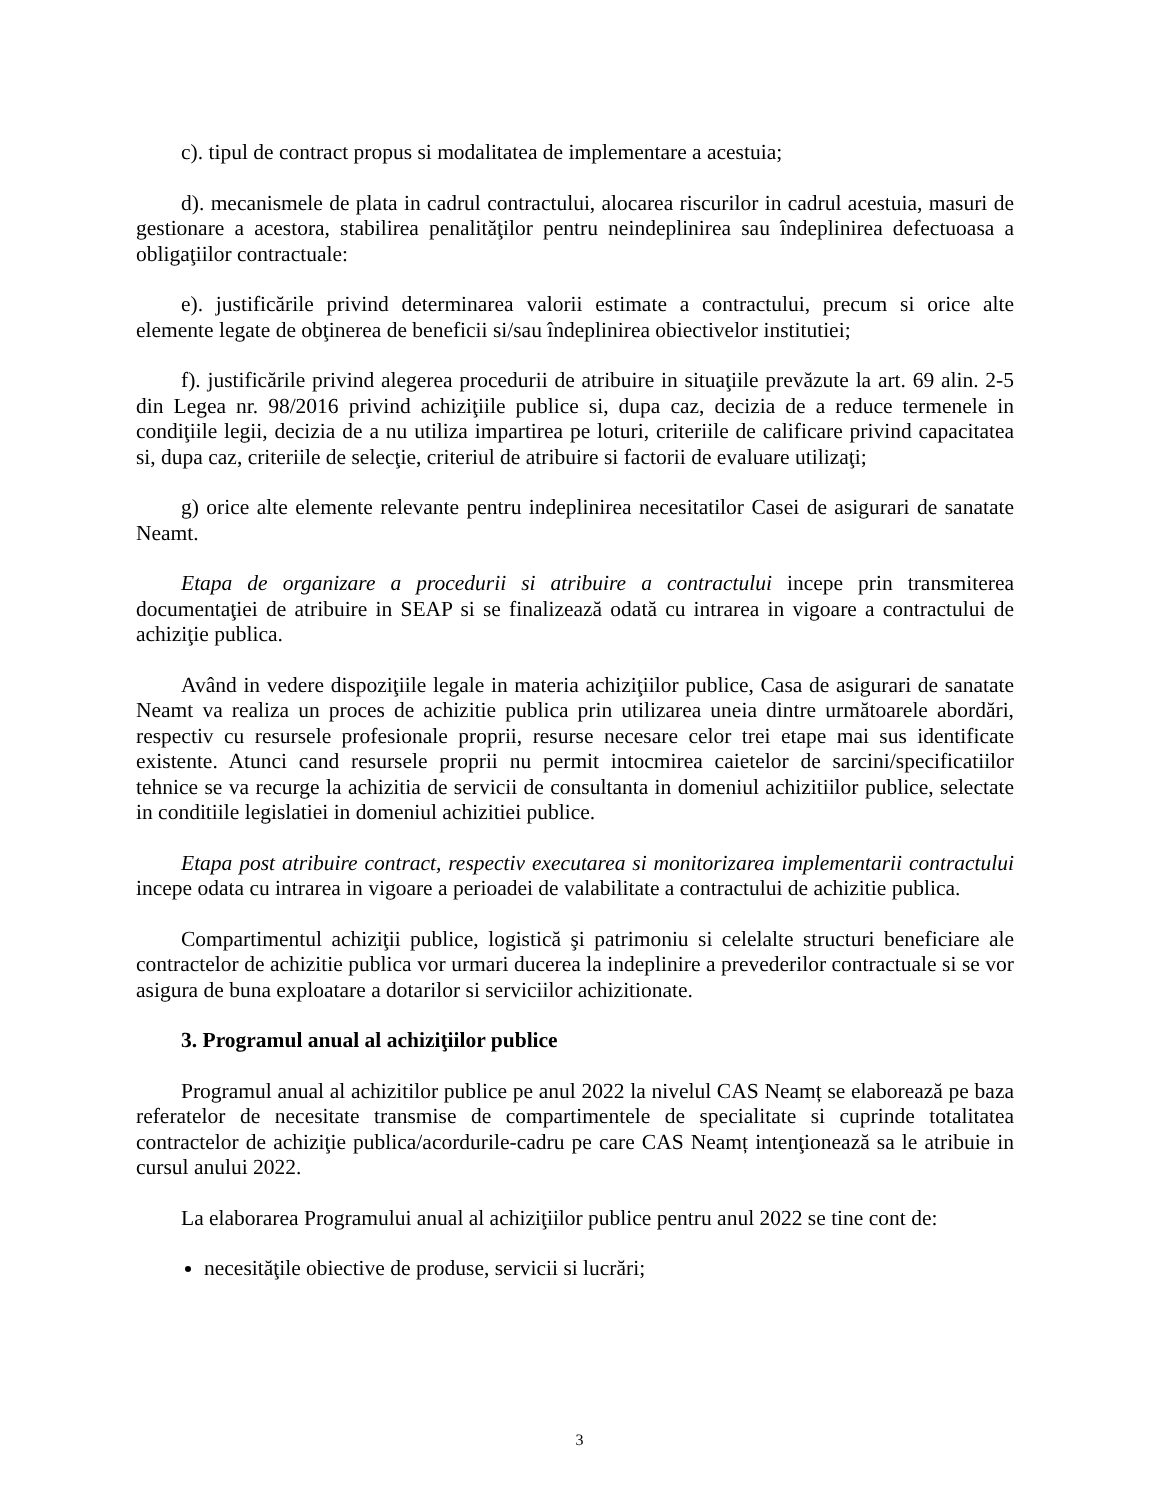c). tipul de contract propus si modalitatea de implementare a acestuia;
d). mecanismele de plata in cadrul contractului, alocarea riscurilor in cadrul acestuia, masuri de gestionare a acestora, stabilirea penalităţilor pentru neindeplinirea sau îndeplinirea defectuoasa a obligaţiilor contractuale:
e). justificările privind determinarea valorii estimate a contractului, precum si orice alte elemente legate de obţinerea de beneficii si/sau îndeplinirea obiectivelor institutiei;
f). justificările privind alegerea procedurii de atribuire in situaţiile prevăzute la art. 69 alin. 2-5 din Legea nr. 98/2016 privind achiziţiile publice si, dupa caz, decizia de a reduce termenele in condiţiile legii, decizia de a nu utiliza impartirea pe loturi, criteriile de calificare privind capacitatea si, dupa caz, criteriile de selecţie, criteriul de atribuire si factorii de evaluare utilizaţi;
g) orice alte elemente relevante pentru indeplinirea necesitatilor Casei de asigurari de sanatate Neamt.
Etapa de organizare a procedurii si atribuire a contractului incepe prin transmiterea documentaţiei de atribuire in SEAP si se finalizează odată cu intrarea in vigoare a contractului de achiziţie publica.
Având in vedere dispoziţiile legale in materia achiziţiilor publice, Casa de asigurari de sanatate Neamt va realiza un proces de achizitie publica prin utilizarea uneia dintre următoarele abordări, respectiv cu resursele profesionale proprii, resurse necesare celor trei etape mai sus identificate existente. Atunci cand resursele proprii nu permit intocmirea caietelor de sarcini/specificatiilor tehnice se va recurge la achizitia de servicii de consultanta in domeniul achizitiilor publice, selectate in conditiile legislatiei in domeniul achizitiei publice.
Etapa post atribuire contract, respectiv executarea si monitorizarea implementarii contractului incepe odata cu intrarea in vigoare a perioadei de valabilitate a contractului de achizitie publica.
Compartimentul achiziţii publice, logistică şi patrimoniu si celelalte structuri beneficiare ale contractelor de achizitie publica vor urmari ducerea la indeplinire a prevederilor contractuale si se vor asigura de buna exploatare a dotarilor si serviciilor achizitionate.
3. Programul anual al achiziţiilor publice
Programul anual al achizitilor publice pe anul 2022 la nivelul CAS Neamț se elaborează pe baza referatelor de necesitate transmise de compartimentele de specialitate si cuprinde totalitatea contractelor de achiziţie publica/acordurile-cadru pe care CAS Neamț intenţionează sa le atribuie in cursul anului 2022.
La elaborarea Programului anual al achiziţiilor publice pentru anul 2022 se tine cont de:
necesităţile obiective de produse, servicii si lucrări;
3